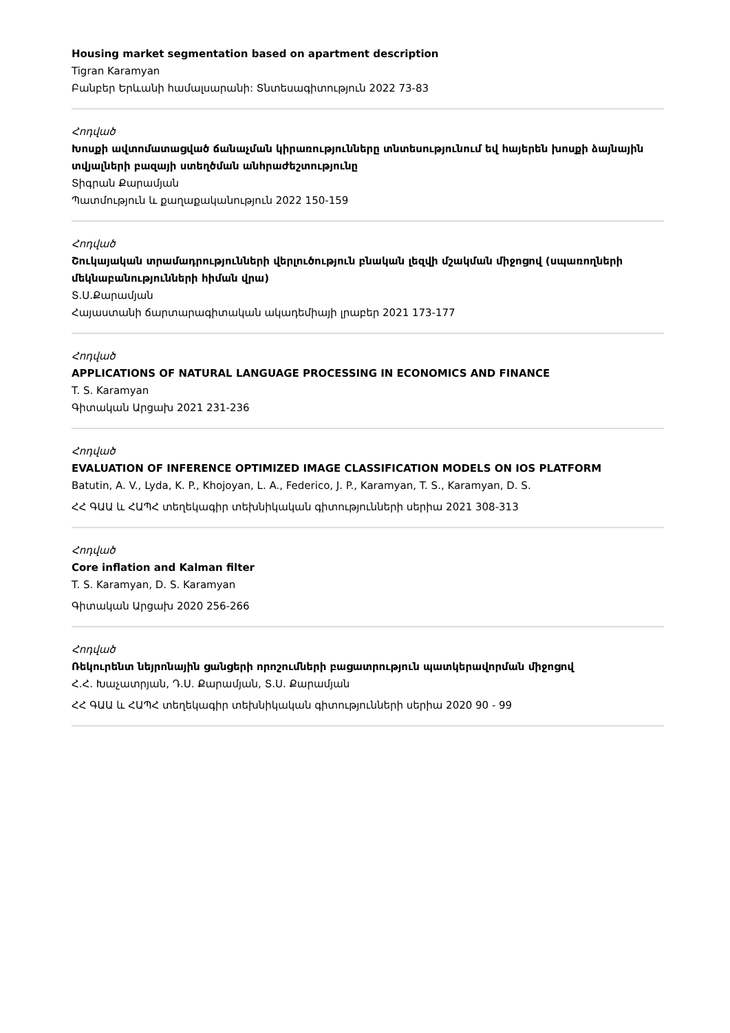Housing market segmentation based on apartment description
Tigran Karamyan
Բանբեր Երևանի համալսարանի: Տնտեսագիտություն 2022 73-83
Հոդված
Խոսքի ավտոմատացված ճանաչման կիրառությունները տնտեսությունում եվ հայերեն խոսքի ձայնային տվյալների բազայի ստեղծման անհրաժեշտությունը
Տիգրան Քարամյան
Պատմություն և քաղաքականություն 2022 150-159
Հոդված
Շուկայական տրամադրությունների վերլուծություն բնական լեզվի մշակման միջոցով (սպառողների մեկնաբանությունների հիման վրա)
Տ.Ս.Քարամյան
Հայաստանի ճարտարագիտական ակադեմիայի լրաբեր 2021 173-177
Հոդված
APPLICATIONS OF NATURAL LANGUAGE PROCESSING IN ECONOMICS AND FINANCE
T. S. Karamyan
Գիտական Արցախ 2021 231-236
Հոդված
EVALUATION OF INFERENCE OPTIMIZED IMAGE CLASSIFICATION MODELS ON IOS PLATFORM
Batutin, A. V., Lyda, K. P., Khojoyan, L. A., Federico, J. P., Karamyan, T. S., Karamyan, D. S.
ՀՀ ԳԱԱ և ՀԱՊՀ տեղեկագիր տեխնիկական գիտությունների սերիա 2021 308-313
Հոդված
Core inflation and Kalman filter
T. S. Karamyan, D. S. Karamyan
Գիտական Արցախ 2020 256-266
Հոդված
Ռեկուրենտ նեյրոնային ցանցերի որոշումների բացատրություն պատկերավորման միջոցով
Հ.Հ. Խաչատրյան, Դ.Ս. Քարամյան, Տ.Ս. Քարամյան
ՀՀ ԳԱԱ և ՀԱՊՀ տեղեկագիր տեխնիկական գիտությունների սերիա 2020 90 - 99